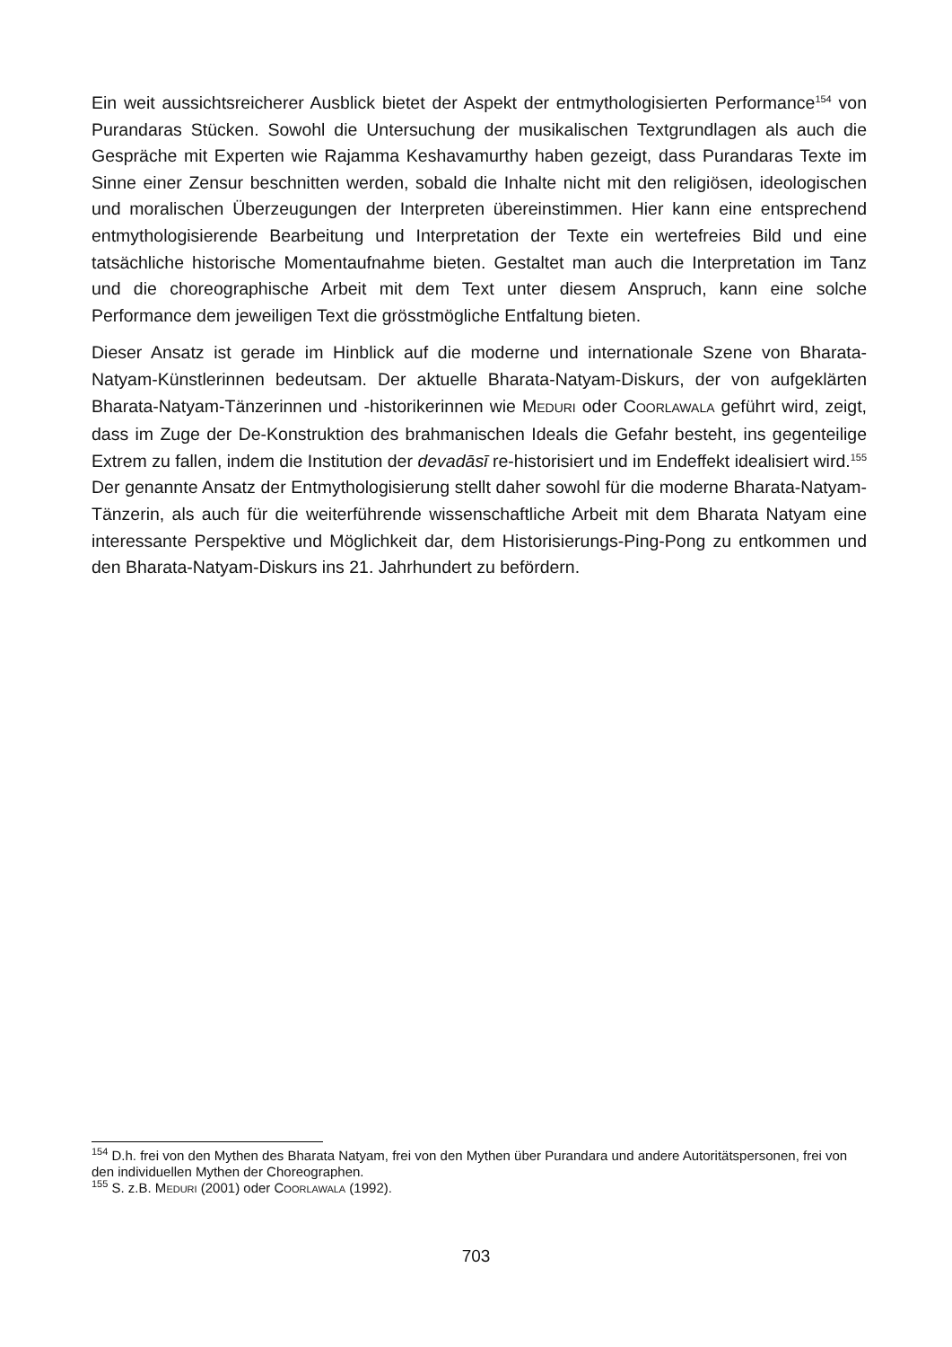Ein weit aussichtsreicherer Ausblick bietet der Aspekt der entmythologisierten Performance<sup>154</sup> von Purandaras Stücken. Sowohl die Untersuchung der musikalischen Textgrundlagen als auch die Gespräche mit Experten wie Rajamma Keshavamurthy haben gezeigt, dass Purandaras Texte im Sinne einer Zensur beschnitten werden, sobald die Inhalte nicht mit den religiösen, ideologischen und moralischen Überzeugungen der Interpreten übereinstimmen. Hier kann eine entsprechend entmythologisierende Bearbeitung und Interpretation der Texte ein wertefreies Bild und eine tatsächliche historische Momentaufnahme bieten. Gestaltet man auch die Interpretation im Tanz und die choreographische Arbeit mit dem Text unter diesem Anspruch, kann eine solche Performance dem jeweiligen Text die grösstmögliche Entfaltung bieten.
Dieser Ansatz ist gerade im Hinblick auf die moderne und internationale Szene von Bharata-Natyam-Künstlerinnen bedeutsam. Der aktuelle Bharata-Natyam-Diskurs, der von aufgeklärten Bharata-Natyam-Tänzerinnen und -historikerinnen wie MEDURI oder COORLAWALA geführt wird, zeigt, dass im Zuge der De-Konstruktion des brahmanischen Ideals die Gefahr besteht, ins gegenteilige Extrem zu fallen, indem die Institution der devadāsī re-historisiert und im Endeffekt idealisiert wird.<sup>155</sup> Der genannte Ansatz der Entmythologisierung stellt daher sowohl für die moderne Bharata-Natyam-Tänzerin, als auch für die weiterführende wissenschaftliche Arbeit mit dem Bharata Natyam eine interessante Perspektive und Möglichkeit dar, dem Historisierungs-Ping-Pong zu entkommen und den Bharata-Natyam-Diskurs ins 21. Jahrhundert zu befördern.
<sup>154</sup> D.h. frei von den Mythen des Bharata Natyam, frei von den Mythen über Purandara und andere Autoritätspersonen, frei von den individuellen Mythen der Choreographen.
<sup>155</sup> S. z.B. MEDURI (2001) oder COORLAWALA (1992).
703